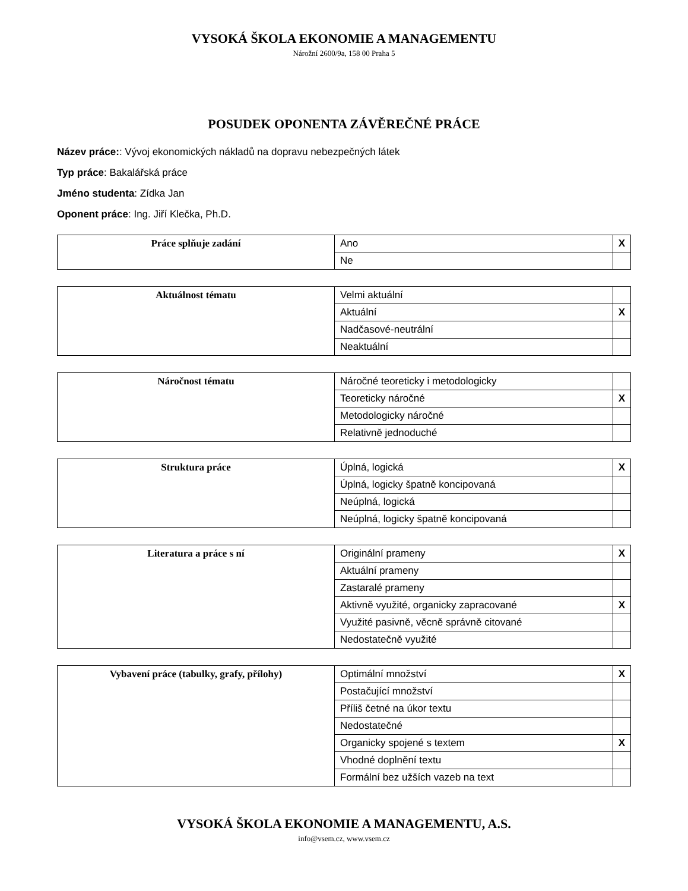VYSOKÁ ŠKOLA EKONOMIE A MANAGEMENTU
Nárožní 2600/9a, 158 00 Praha 5
POSUDEK OPONENTA ZÁVĚREČNÉ PRÁCE
Název práce:: Vývoj ekonomických nákladů na dopravu nebezpečných látek
Typ práce: Bakalářská práce
Jméno studenta: Zídka Jan
Oponent práce: Ing. Jiří Klečka, Ph.D.
| Práce splňuje zadání | Ano | X |
| | Ne | |
| Aktuálnost tématu | Velmi aktuální | |
| | Aktuální | X |
| | Nadčasové-neutrální | |
| | Neaktuální | |
| Náročnost tématu | Náročné teoreticky i metodologicky | |
| | Teoreticky náročné | X |
| | Metodologicky náročné | |
| | Relativně jednoduché | |
| Struktura práce | Úplná, logická | X |
| | Úplná, logicky špatně koncipovaná | |
| | Neúplná, logická | |
| | Neúplná, logicky špatně koncipovaná | |
| Literatura a práce s ní | Originální prameny | X |
| | Aktuální prameny | |
| | Zastaralé prameny | |
| | Aktivně využité, organicky zapracované | X |
| | Využité pasivně, věcně správně citované | |
| | Nedostatečně využité | |
| Vybavení práce (tabulky, grafy, přílohy) | Optimální množství | X |
| | Postačující množství | |
| | Příliš četné na úkor textu | |
| | Nedostatečné | |
| | Organicky spojené s textem | X |
| | Vhodné doplnění textu | |
| | Formální bez užších vazeb na text | |
VYSOKÁ ŠKOLA EKONOMIE A MANAGEMENTU, A.S.
info@vsem.cz, www.vsem.cz